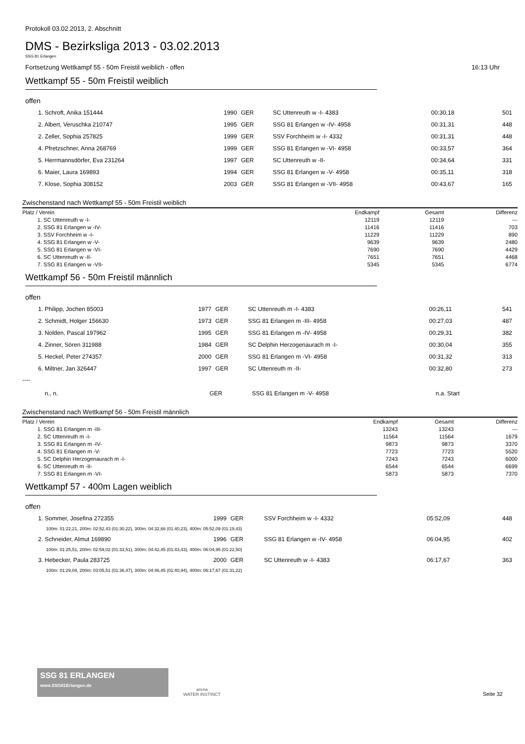Protokoll 03.02.2013, 2. Abschnitt
DMS - Bezirksliga 2013 - 03.02.2013
SSG 81 Erlangen
Fortsetzung Wettkampf 55 - 50m Freistil weiblich - offen 16:13 Uhr
Wettkampf 55 - 50m Freistil weiblich
offen
| 1. Schroft, Anika 151444 | 1990 | GER | SC Uttenreuth w -I- 4383 | 00:30,18 | | 501 |
| 2. Albert, Veruschka 210747 | 1995 | GER | SSG 81 Erlangen w -IV- 4958 | 00:31,31 | | 448 |
| 2. Zeller, Sophia 257825 | 1999 | GER | SSV Forchheim w -I- 4332 | 00:31,31 | | 448 |
| 4. Pfretzschner, Anna 268769 | 1999 | GER | SSG 81 Erlangen w -VI- 4958 | 00:33,57 | | 364 |
| 5. Herrmannsdörfer, Eva 231264 | 1997 | GER | SC Uttenreuth w -II- | 00:34,64 | | 331 |
| 6. Maier, Laura 169893 | 1994 | GER | SSG 81 Erlangen w -V- 4958 | 00:35,11 | | 318 |
| 7. Klose, Sophia 308152 | 2003 | GER | SSG 81 Erlangen w -VII- 4958 | 00:43,67 | | 165 |
Zwischenstand nach Wettkampf 55 - 50m Freistil weiblich
| Platz / Verein | Endkampf | Gesamt | Differenz |
| --- | --- | --- | --- |
| 1. SC Uttenreuth w -I- | 12119 | 12119 | --- |
| 2. SSG 81 Erlangen w -IV- | 11416 | 11416 | 703 |
| 3. SSV Forchheim w -I- | 11229 | 11229 | 890 |
| 4. SSG 81 Erlangen w -V- | 9639 | 9639 | 2480 |
| 5. SSG 81 Erlangen w -VI- | 7690 | 7690 | 4429 |
| 6. SC Uttenreuth w -II- | 7651 | 7651 | 4468 |
| 7. SSG 81 Erlangen w -VII- | 5345 | 5345 | 6774 |
Wettkampf 56 - 50m Freistil männlich
offen
| 1. Philipp, Jochen 85003 | 1977 | GER | SC Uttenreuth m -I- 4383 | 00:26,11 | | 541 |
| 2. Schmidt, Holger 156630 | 1973 | GER | SSG 81 Erlangen m -III- 4958 | 00:27,03 | | 487 |
| 3. Nolden, Pascal 197962 | 1995 | GER | SSG 81 Erlangen m -IV- 4958 | 00:29,31 | | 382 |
| 4. Zinner, Sören 311988 | 1984 | GER | SC Delphin Herzogenaurach m -I- | 00:30,04 | | 355 |
| 5. Heckel, Peter 274357 | 2000 | GER | SSG 81 Erlangen m -VI- 4958 | 00:31,32 | | 313 |
| 6. Miltner, Jan 326447 | 1997 | GER | SC Uttenreuth m -II- | 00:32,80 | | 273 |
----
| n., n. | | GER | SSG 81 Erlangen m -V- 4958 | | n.a. Start | |
Zwischenstand nach Wettkampf 56 - 50m Freistil männlich
| Platz / Verein | Endkampf | Gesamt | Differenz |
| --- | --- | --- | --- |
| 1. SSG 81 Erlangen m -III- | 13243 | 13243 | --- |
| 2. SC Uttenreuth m -I- | 11564 | 11564 | 1679 |
| 3. SSG 81 Erlangen m -IV- | 9873 | 9873 | 3370 |
| 4. SSG 81 Erlangen m -V- | 7723 | 7723 | 5520 |
| 5. SC Delphin Herzogenaurach m -I- | 7243 | 7243 | 6000 |
| 6. SC Uttenreuth m -II- | 6544 | 6544 | 6699 |
| 7. SSG 81 Erlangen m -VI- | 5873 | 5873 | 7370 |
Wettkampf 57 - 400m Lagen weiblich
offen
| 1. Sommer, Josefina 272355 | 1999 | GER | SSV Forchheim w -I- 4332 | 05:52,09 | | 448 |
| 100m: 01:22,21, 200m: 02:52,43 (01:30,22), 300m: 04:32,66 (01:40,23), 400m: 05:52,09 (01:19,43) | | | | | | |
| 2. Schneider, Almut 169890 | 1996 | GER | SSG 81 Erlangen w -IV- 4958 | 06:04,95 | | 402 |
| 100m: 01:25,51, 200m: 02:59,02 (01:33,51), 300m: 04:42,45 (01:43,43), 400m: 06:04,95 (01:22,50) | | | | | | |
| 3. Hebecker, Paula 283725 | 2000 | GER | SC Uttenreuth w -I- 4383 | 06:17,67 | | 363 |
| 100m: 01:29,04, 200m: 03:05,51 (01:36,47), 300m: 04:46,45 (01:40,94), 400m: 06:17,67 (01:31,22) | | | | | | |
SSG 81 ERLANGEN
www.SSG81Erlangen.de
arena
WATER INSTINCT
Seite 32